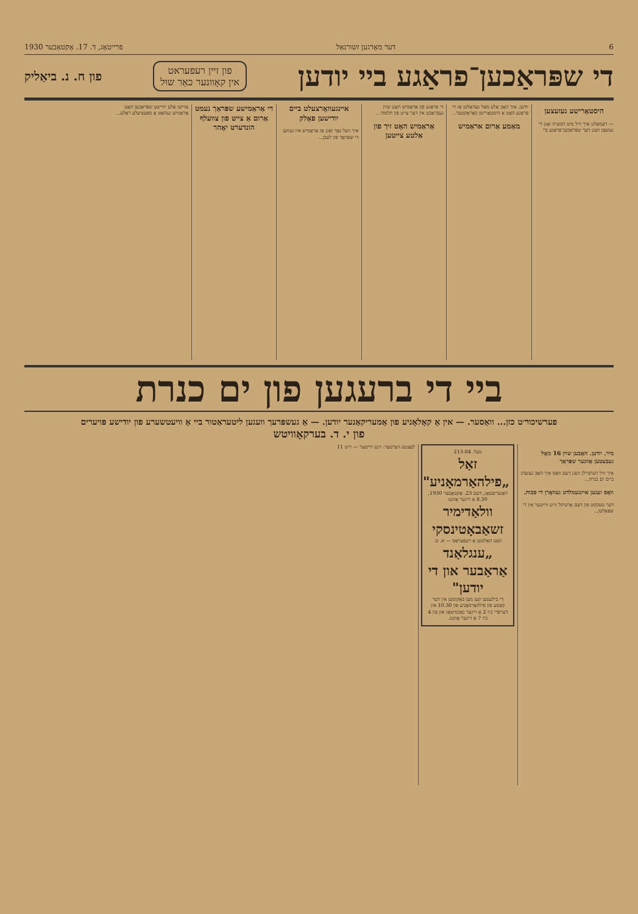6 דער מאָרגען זשורנאַל פרייטאָג, ד. 17. אָקטאָבער 1930
די שפּראַכען־פראַגע ביי יודען פון זיין רעפעראט
אין קאָוונער כאַר שול פון ח. נ. ביאַליק
היסטאָרישע נעזעצען
— דעמאָלט איך וויל מיט תמצית זאָגן די געזעצן וועגן דער שפּראַכען־פראַגע ביי יודען. איך האָב אַלע מאָל געהאַלטן אַז די פראַגע האָט אַ היסטאָרישן כאַראַקטער...
מאַמע אַרום אראַמיש
די פראַגע פון אַראַמיש האָט שוין געבראַכט אין דער צייט פון תלמוד...
אַראַמיש האָט זיך פון אַלטע צייטען איינגעוואָרצעלט ביים יודישען פאָלק
איך וועל נאָך זאָגן אַז אַראַמיש איז געווען די שפּראַך פון לעבן...
די אַראַמישע שפּראַך נעמט אַרום אַ צייט פון צוועלף הונדערט יאָהר
צווישן אַלע יודישע שפּראַכען האָט אַראַמיש געהאַט אַ ספּעציעלע ראָלע...
ביי די ברעגען פון ים כנרת
פערשיכור׳ט כזן... וואַסער. — אין אַ קאָלאָניע פון אַמעריקאַנער יודען. — אַ געשפּרעך וועגען ליטעראַטור ביי אַ וויעטשערע פון יודישע פּויערים
פון י. ד. בערקאָוויטש
מיר. יודען. האָבען שוין 16 מאָל געבעטען אַוונער שפּראַך
איך וויל דערציילן וועגן דעם וואָס איך האָב געזעהן ביים ים כנרת...
וואָס זעגען איינגעמלדט געוואָרן די סבות.
דער טעקסט פון דעם אַרטיקל גייט ווייטער אין די שפּאַלטן...
טעל. 213-84
זאַל „פילהאַרמאָניע"
דאָנערשטאָג, דעם 23. אָקטאָבער 1930, 8.30 אַ זייגער אָוונט
וולאַדימיר זשאַבאָטינסקי
וועט האַלטען אַ רעפעראַט — א. ס.
„ענגלאַנד אַראַבער און די יודען"
די בילעטען קען מען באַקומען אין דער קאַסע פון פילהאַרמאָניע פון 10.30 אין דערפרי ביז 2 אַ זייגער נאָכמיטאָג און פון 4 ביז 7 אַ זייגער אָוונט.
לעצטע ווערטער: זינט ווייטער — זייט 11